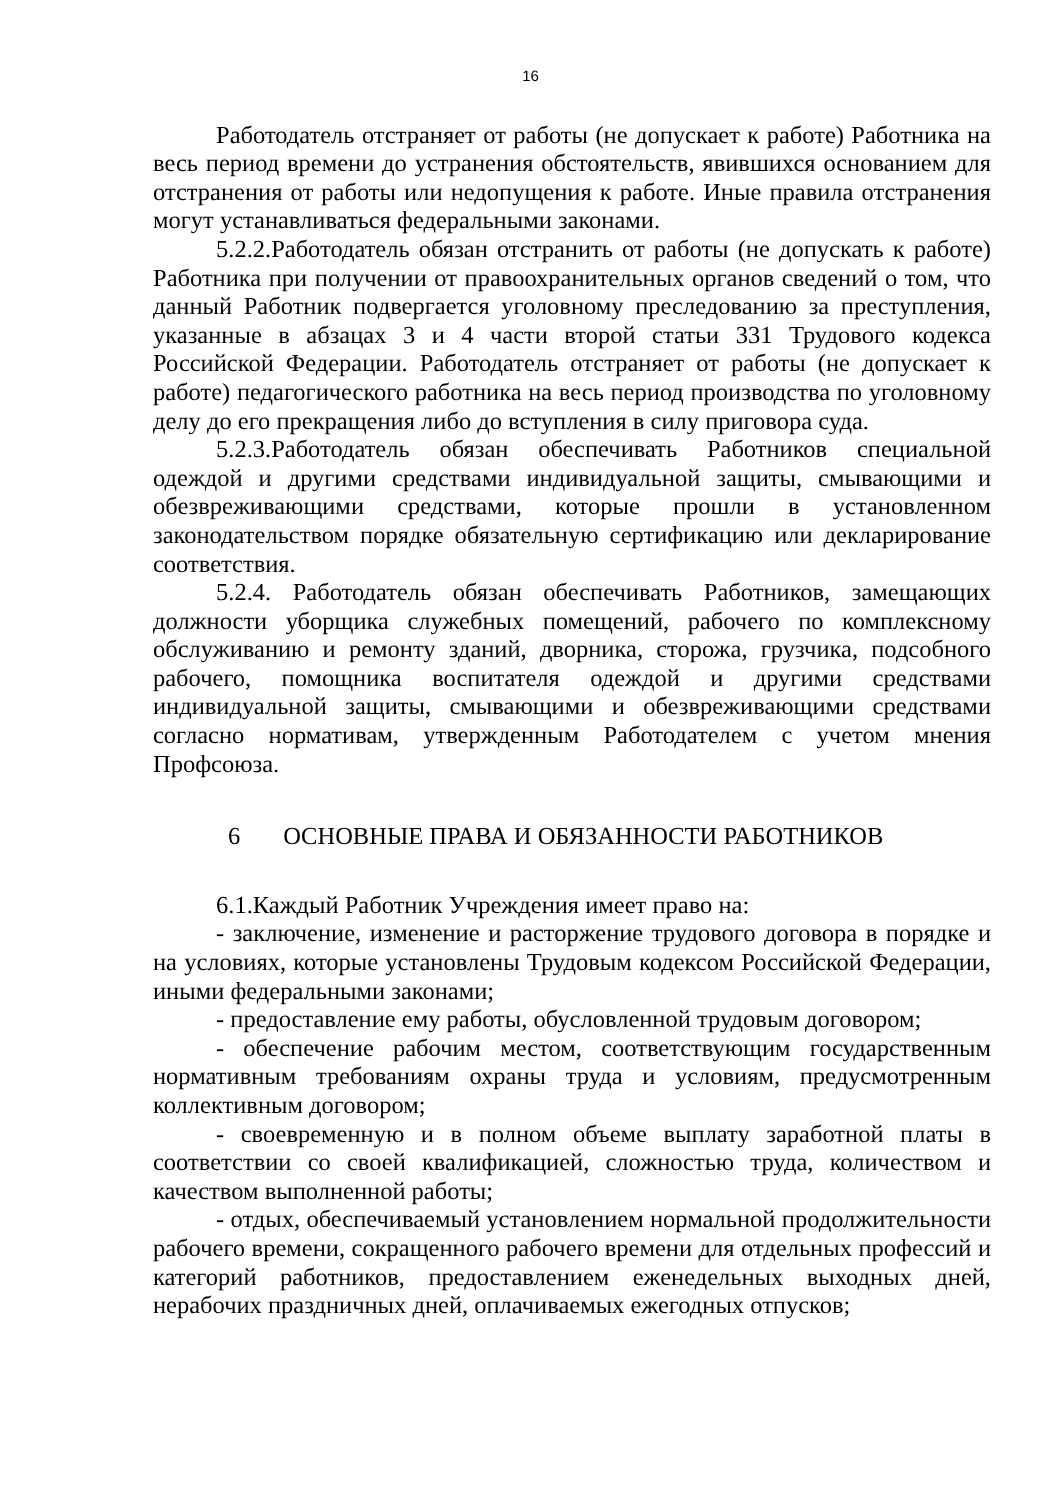16
Работодатель отстраняет от работы (не допускает к работе) Работника на весь период времени до устранения обстоятельств, явившихся основанием для отстранения от работы или недопущения к работе. Иные правила отстранения могут устанавливаться федеральными законами.
5.2.2.Работодатель обязан отстранить от работы (не допускать к работе) Работника при получении от правоохранительных органов сведений о том, что данный Работник подвергается уголовному преследованию за преступления, указанные в абзацах 3 и 4 части второй статьи 331 Трудового кодекса Российской Федерации. Работодатель отстраняет от работы (не допускает к работе) педагогического работника на весь период производства по уголовному делу до его прекращения либо до вступления в силу приговора суда.
5.2.3.Работодатель обязан обеспечивать Работников специальной одеждой и другими средствами индивидуальной защиты, смывающими и обезвреживающими средствами, которые прошли в установленном законодательством порядке обязательную сертификацию или декларирование соответствия.
5.2.4. Работодатель обязан обеспечивать Работников, замещающих должности уборщика служебных помещений, рабочего по комплексному обслуживанию и ремонту зданий, дворника, сторожа, грузчика, подсобного рабочего, помощника воспитателя одеждой и другими средствами индивидуальной защиты, смывающими и обезвреживающими средствами согласно нормативам, утвержденным Работодателем с учетом мнения Профсоюза.
6 ОСНОВНЫЕ ПРАВА И ОБЯЗАННОСТИ РАБОТНИКОВ
6.1.Каждый Работник Учреждения имеет право на:
- заключение, изменение и расторжение трудового договора в порядке и на условиях, которые установлены Трудовым кодексом Российской Федерации, иными федеральными законами;
- предоставление ему работы, обусловленной трудовым договором;
- обеспечение рабочим местом, соответствующим государственным нормативным требованиям охраны труда и условиям, предусмотренным коллективным договором;
- своевременную и в полном объеме выплату заработной платы в соответствии со своей квалификацией, сложностью труда, количеством и качеством выполненной работы;
- отдых, обеспечиваемый установлением нормальной продолжительности рабочего времени, сокращенного рабочего времени для отдельных профессий и категорий работников, предоставлением еженедельных выходных дней, нерабочих праздничных дней, оплачиваемых ежегодных отпусков;